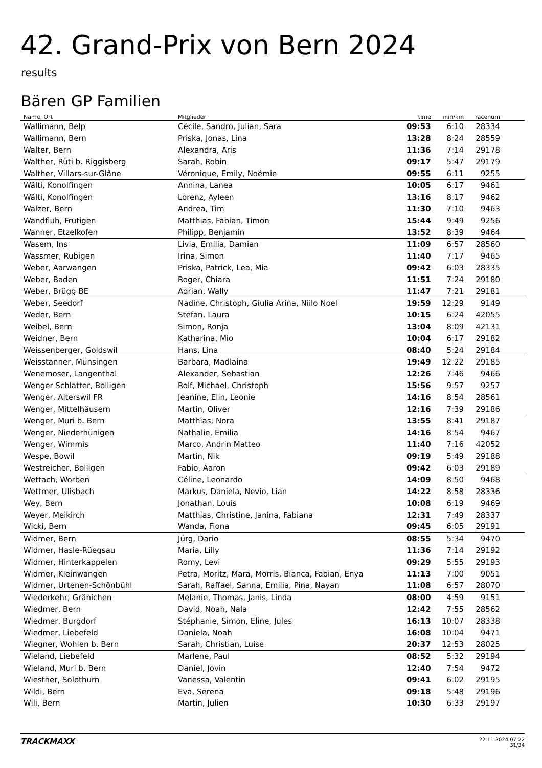42. Grand-Prix von Bern 2024
results
Bären GP Familien
| Name, Ort | Mitglieder | time | min/km | racenum | |
| --- | --- | --- | --- | --- | --- |
| Wallimann, Belp | Cécile, Sandro, Julian, Sara | 09:53 | 6:10 | 28334 | |
| Wallimann, Bern | Priska, Jonas, Lina | 13:28 | 8:24 | 28559 | |
| Walter, Bern | Alexandra, Aris | 11:36 | 7:14 | 29178 | |
| Walther, Rüti b. Riggisberg | Sarah, Robin | 09:17 | 5:47 | 29179 | |
| Walther, Villars-sur-Glâne | Véronique, Emily, Noémie | 09:55 | 6:11 | 9255 | |
| Wälti, Konolfingen | Annina, Lanea | 10:05 | 6:17 | 9461 | |
| Wälti, Konolfingen | Lorenz, Ayleen | 13:16 | 8:17 | 9462 | |
| Walzer, Bern | Andrea, Tim | 11:30 | 7:10 | 9463 | |
| Wandfluh, Frutigen | Matthias, Fabian, Timon | 15:44 | 9:49 | 9256 | |
| Wanner, Etzelkofen | Philipp, Benjamin | 13:52 | 8:39 | 9464 | |
| Wasem, Ins | Livia, Emilia, Damian | 11:09 | 6:57 | 28560 | |
| Wassmer, Rubigen | Irina, Simon | 11:40 | 7:17 | 9465 | |
| Weber, Aarwangen | Priska, Patrick, Lea, Mia | 09:42 | 6:03 | 28335 | |
| Weber, Baden | Roger, Chiara | 11:51 | 7:24 | 29180 | |
| Weber, Brügg BE | Adrian, Wally | 11:47 | 7:21 | 29181 | |
| Weber, Seedorf | Nadine, Christoph, Giulia Arina, Niilo Noel | 19:59 | 12:29 | 9149 | |
| Weder, Bern | Stefan, Laura | 10:15 | 6:24 | 42055 | |
| Weibel, Bern | Simon, Ronja | 13:04 | 8:09 | 42131 | |
| Weidner, Bern | Katharina, Mio | 10:04 | 6:17 | 29182 | |
| Weissenberger, Goldswil | Hans, Lina | 08:40 | 5:24 | 29184 | |
| Weisstanner, Münsingen | Barbara, Madlaina | 19:49 | 12:22 | 29185 | |
| Wenemoser, Langenthal | Alexander, Sebastian | 12:26 | 7:46 | 9466 | |
| Wenger Schlatter, Bolligen | Rolf, Michael, Christoph | 15:56 | 9:57 | 9257 | |
| Wenger, Alterswil FR | Jeanine, Elin, Leonie | 14:16 | 8:54 | 28561 | |
| Wenger, Mittelhäusern | Martin, Oliver | 12:16 | 7:39 | 29186 | |
| Wenger, Muri b. Bern | Matthias, Nora | 13:55 | 8:41 | 29187 | |
| Wenger, Niederhünigen | Nathalie, Emilia | 14:16 | 8:54 | 9467 | |
| Wenger, Wimmis | Marco, Andrin Matteo | 11:40 | 7:16 | 42052 | |
| Wespe, Bowil | Martin, Nik | 09:19 | 5:49 | 29188 | |
| Westreicher, Bolligen | Fabio, Aaron | 09:42 | 6:03 | 29189 | |
| Wettach, Worben | Céline, Leonardo | 14:09 | 8:50 | 9468 | |
| Wettmer, Ulisbach | Markus, Daniela, Nevio, Lian | 14:22 | 8:58 | 28336 | |
| Wey, Bern | Jonathan, Louis | 10:08 | 6:19 | 9469 | |
| Weyer, Meikirch | Matthias, Christine, Janina, Fabiana | 12:31 | 7:49 | 28337 | |
| Wicki, Bern | Wanda, Fiona | 09:45 | 6:05 | 29191 | |
| Widmer, Bern | Jürg, Dario | 08:55 | 5:34 | 9470 | |
| Widmer, Hasle-Rüegsau | Maria, Lilly | 11:36 | 7:14 | 29192 | |
| Widmer, Hinterkappelen | Romy, Levi | 09:29 | 5:55 | 29193 | |
| Widmer, Kleinwangen | Petra, Moritz, Mara, Morris, Bianca, Fabian, Enya | 11:13 | 7:00 | 9051 | |
| Widmer, Urtenen-Schönbühl | Sarah, Raffael, Sanna, Emilia, Pina, Nayan | 11:08 | 6:57 | 28070 | |
| Wiederkehr, Gränichen | Melanie, Thomas, Janis, Linda | 08:00 | 4:59 | 9151 | |
| Wiedmer, Bern | David, Noah, Nala | 12:42 | 7:55 | 28562 | |
| Wiedmer, Burgdorf | Stéphanie, Simon, Eline, Jules | 16:13 | 10:07 | 28338 | |
| Wiedmer, Liebefeld | Daniela, Noah | 16:08 | 10:04 | 9471 | |
| Wiegner, Wohlen b. Bern | Sarah, Christian, Luise | 20:37 | 12:53 | 28025 | |
| Wieland, Liebefeld | Marlene, Paul | 08:52 | 5:32 | 29194 | |
| Wieland, Muri b. Bern | Daniel, Jovin | 12:40 | 7:54 | 9472 | |
| Wiestner, Solothurn | Vanessa, Valentin | 09:41 | 6:02 | 29195 | |
| Wildi, Bern | Eva, Serena | 09:18 | 5:48 | 29196 | |
| Wili, Bern | Martin, Julien | 10:30 | 6:33 | 29197 | |
TRACKMAXX
22.11.2024 07:22
31/34